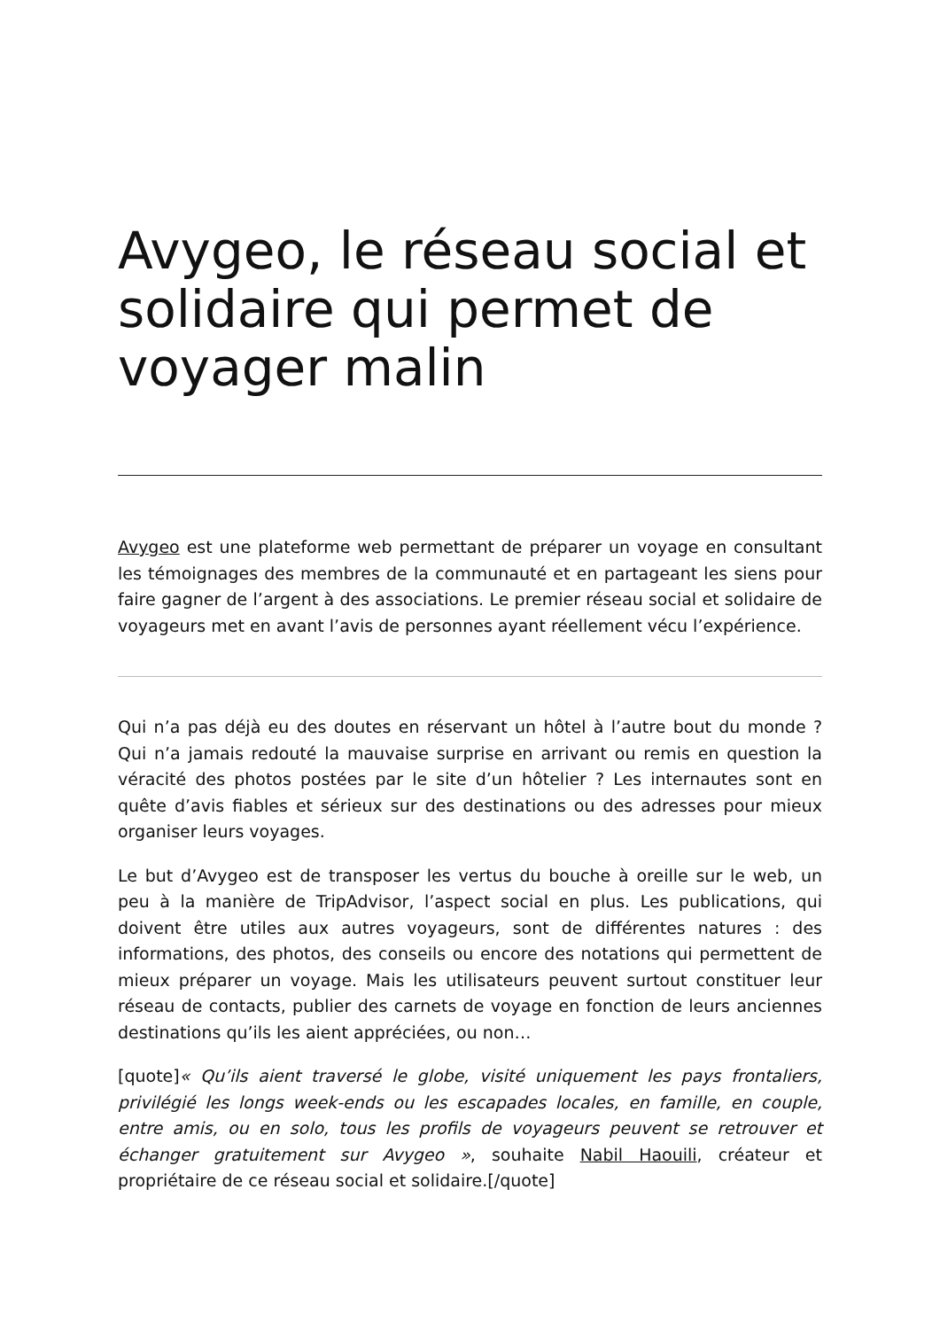Avygeo, le réseau social et solidaire qui permet de voyager malin
Avygeo est une plateforme web permettant de préparer un voyage en consultant les témoignages des membres de la communauté et en partageant les siens pour faire gagner de l’argent à des associations. Le premier réseau social et solidaire de voyageurs met en avant l’avis de personnes ayant réellement vécu l’expérience.
Qui n’a pas déjà eu des doutes en réservant un hôtel à l’autre bout du monde ? Qui n’a jamais redouté la mauvaise surprise en arrivant ou remis en question la véracité des photos postées par le site d’un hôtelier ? Les internautes sont en quête d’avis fiables et sérieux sur des destinations ou des adresses pour mieux organiser leurs voyages.
Le but d’Avygeo est de transposer les vertus du bouche à oreille sur le web, un peu à la manière de TripAdvisor, l’aspect social en plus. Les publications, qui doivent être utiles aux autres voyageurs, sont de différentes natures : des informations, des photos, des conseils ou encore des notations qui permettent de mieux préparer un voyage. Mais les utilisateurs peuvent surtout constituer leur réseau de contacts, publier des carnets de voyage en fonction de leurs anciennes destinations qu’ils les aient appréciées, ou non…
[quote]« Qu’ils aient traversé le globe, visité uniquement les pays frontaliers, privilégié les longs week-ends ou les escapades locales, en famille, en couple, entre amis, ou en solo, tous les profils de voyageurs peuvent se retrouver et échanger gratuitement sur Avygeo », souhaite Nabil Haouili, créateur et propriétaire de ce réseau social et solidaire.[/quote]